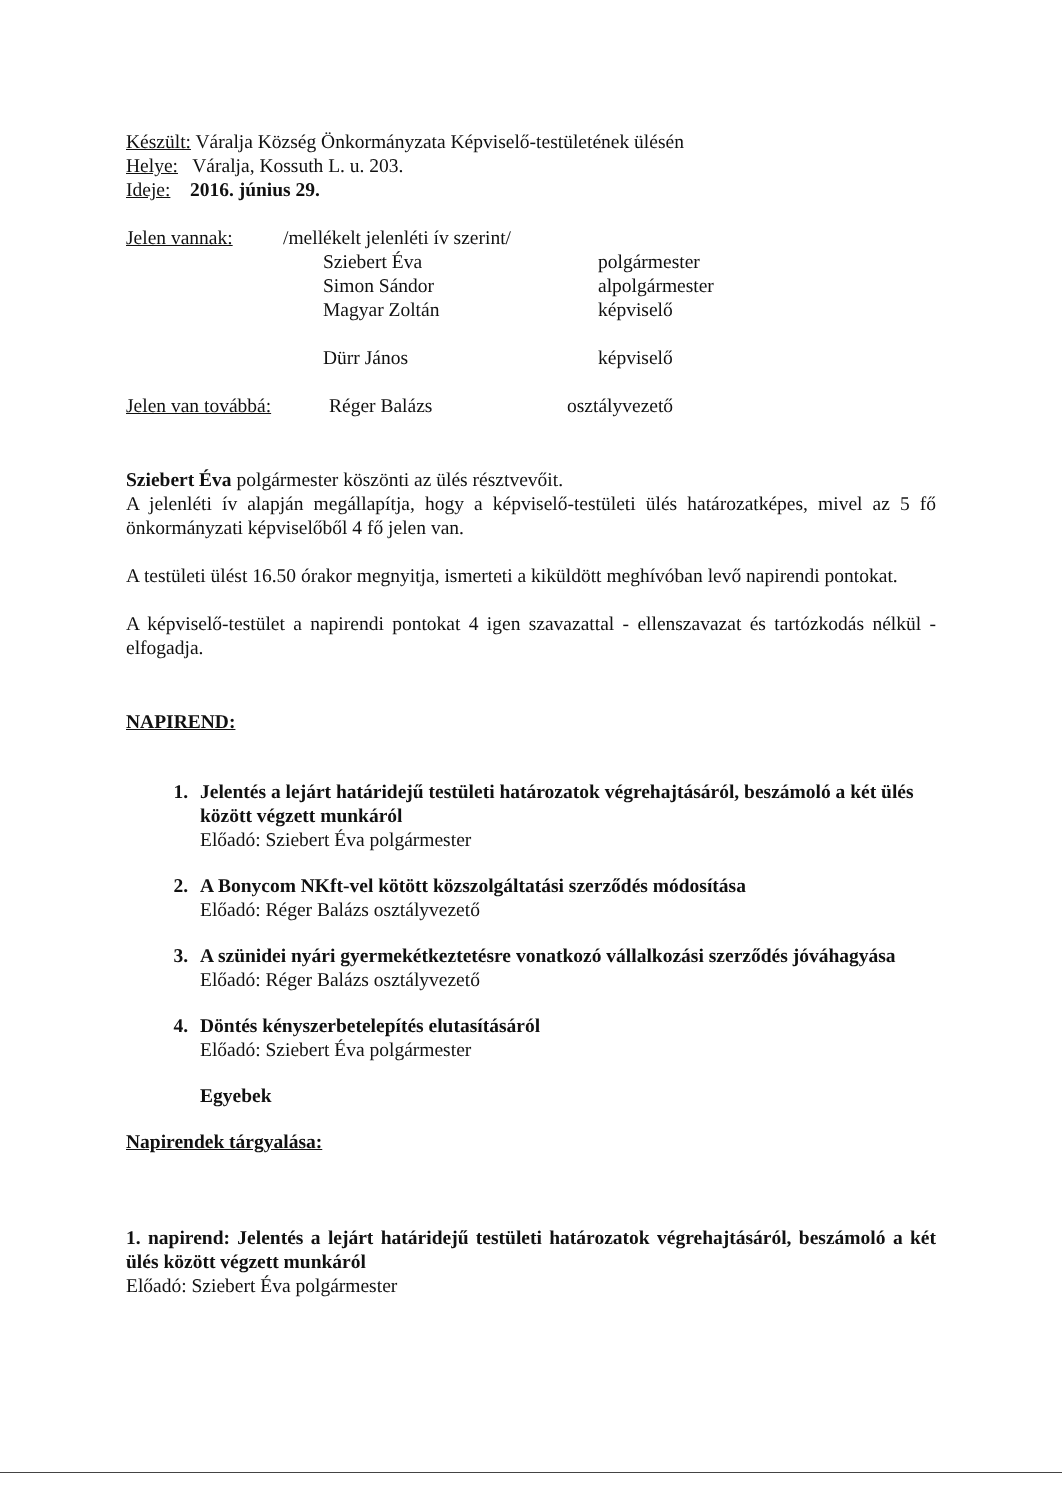Készült: Váralja Község Önkormányzata Képviselő-testületének ülésén
Helye: Váralja, Kossuth L. u. 203.
Ideje: 2016. június 29.
Jelen vannak: /mellékelt jelenléti ív szerint/
Sziebert Éva polgármester
Simon Sándor alpolgármester
Magyar Zoltán képviselő
Dürr János képviselő
Jelen van továbbá: Réger Balázs osztályvezető
Sziebert Éva polgármester köszönti az ülés résztvevőit.
A jelenléti ív alapján megállapítja, hogy a képviselő-testületi ülés határozatképes, mivel az 5 fő önkormányzati képviselőből 4 fő jelen van.
A testületi ülést 16.50 órakor megnyitja, ismerteti a kiküldött meghívóban levő napirendi pontokat.
A képviselő-testület a napirendi pontokat 4 igen szavazattal - ellenszavazat és tartózkodás nélkül - elfogadja.
NAPIREND:
1. Jelentés a lejárt határidejű testületi határozatok végrehajtásáról, beszámoló a két ülés között végzett munkáról
Előadó: Sziebert Éva polgármester
2. A Bonycom NKft-vel kötött közszolgáltatási szerződés módosítása
Előadó: Réger Balázs osztályvezető
3. A szünidei nyári gyermekétkeztetésre vonatkozó vállalkozási szerződés jóváhagyása
Előadó: Réger Balázs osztályvezető
4. Döntés kényszerbetelepítés elutasításáról
Előadó: Sziebert Éva polgármester
Egyebek
Napirendek tárgyalása:
1. napirend: Jelentés a lejárt határidejű testületi határozatok végrehajtásáról, beszámoló a két ülés között végzett munkáról
Előadó: Sziebert Éva polgármester